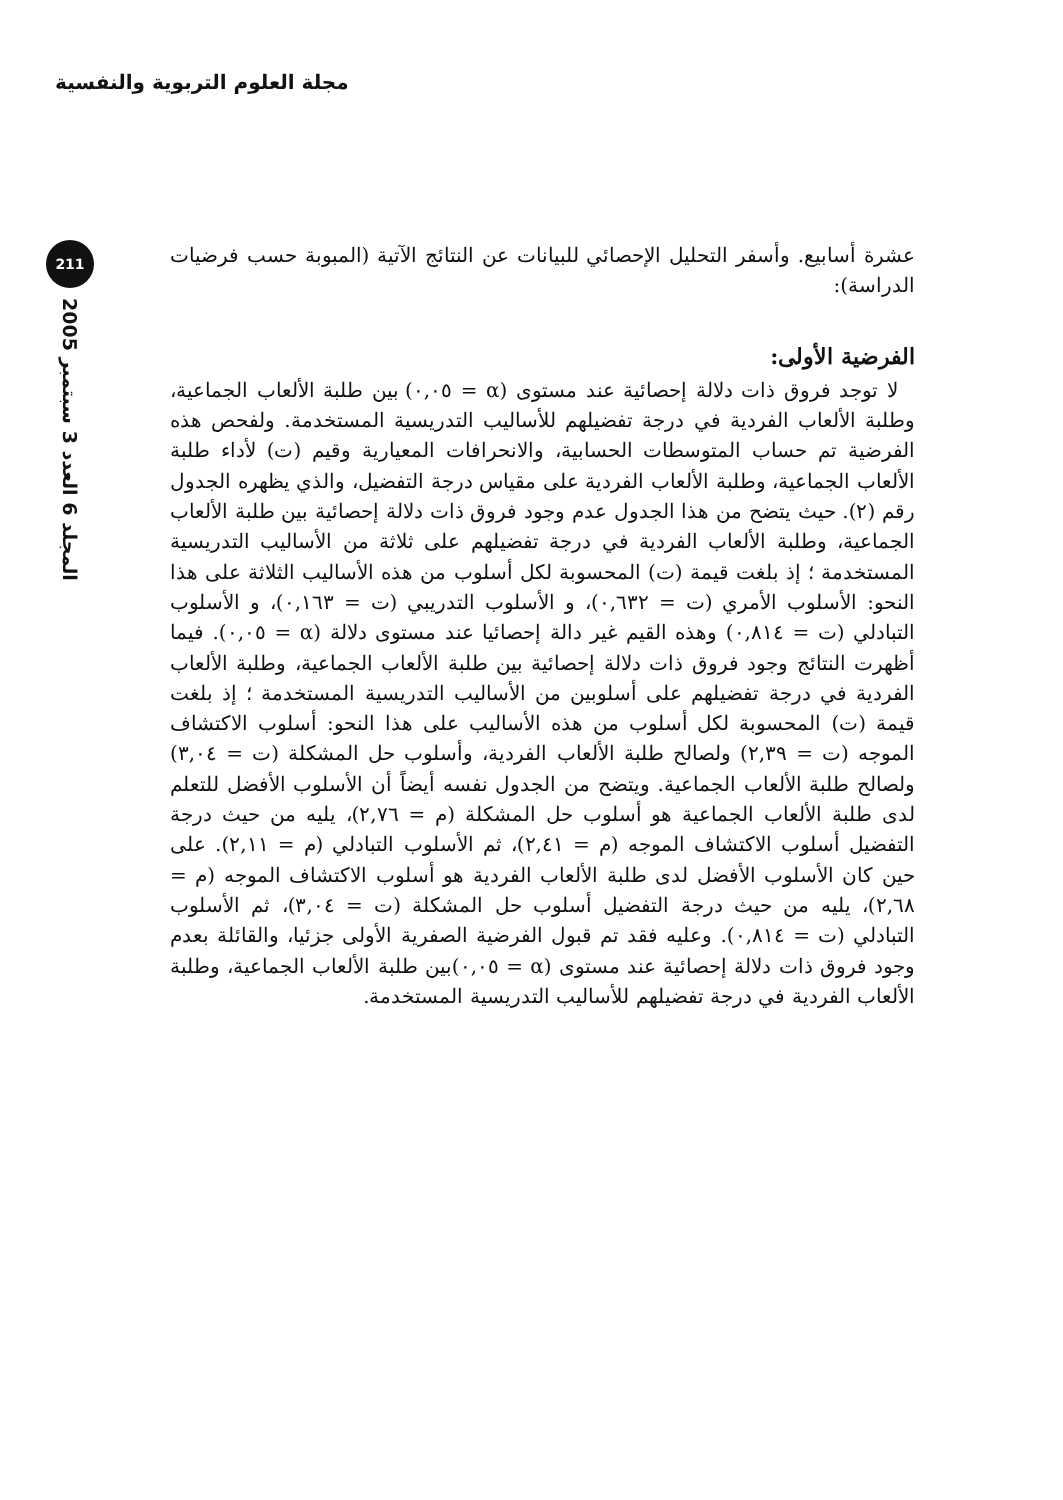مجلة العلوم التربوية والنفسية
211
المجلد 6 العدد 3 سبتمبر 2005
عشرة أسابيع. وأسفر التحليل الإحصائي للبيانات عن النتائج الآتية (المبوبة حسب فرضيات الدراسة):
الفرضية الأولى:
لا توجد فروق ذات دلالة إحصائية عند مستوى (α = ٠,٠٥) بين طلبة الألعاب الجماعية، وطلبة الألعاب الفردية في درجة تفضيلهم للأساليب التدريسية المستخدمة. ولفحص هذه الفرضية تم حساب المتوسطات الحسابية، والانحرافات المعيارية وقيم (ت) لأداء طلبة الألعاب الجماعية، وطلبة الألعاب الفردية على مقياس درجة التفضيل، والذي يظهره الجدول رقم (٢). حيث يتضح من هذا الجدول عدم وجود فروق ذات دلالة إحصائية بين طلبة الألعاب الجماعية، وطلبة الألعاب الفردية في درجة تفضيلهم على ثلاثة من الأساليب التدريسية المستخدمة ؛ إذ بلغت قيمة (ت) المحسوبة لكل أسلوب من هذه الأساليب الثلاثة على هذا النحو: الأسلوب الأمري (ت = ٠,٦٣٢)، و الأسلوب التدريبي (ت = ٠,١٦٣)، و الأسلوب التبادلي (ت = ٠,٨١٤) وهذه القيم غير دالة إحصائيا عند مستوى دلالة (α = ٠,٠٥). فيما أظهرت النتائج وجود فروق ذات دلالة إحصائية بين طلبة الألعاب الجماعية، وطلبة الألعاب الفردية في درجة تفضيلهم على أسلوبين من الأساليب التدريسية المستخدمة ؛ إذ بلغت قيمة (ت) المحسوبة لكل أسلوب من هذه الأساليب على هذا النحو: أسلوب الاكتشاف الموجه (ت = ٢,٣٩) ولصالح طلبة الألعاب الفردية، وأسلوب حل المشكلة (ت = ٣,٠٤) ولصالح طلبة الألعاب الجماعية. ويتضح من الجدول نفسه أيضاً أن الأسلوب الأفضل للتعلم لدى طلبة الألعاب الجماعية هو أسلوب حل المشكلة (م = ٢,٧٦)، يليه من حيث درجة التفضيل أسلوب الاكتشاف الموجه (م = ٢,٤١)، ثم الأسلوب التبادلي (م = ٢,١١). على حين كان الأسلوب الأفضل لدى طلبة الألعاب الفردية هو أسلوب الاكتشاف الموجه (م = ٢,٦٨)، يليه من حيث درجة التفضيل أسلوب حل المشكلة (ت = ٣,٠٤)، ثم الأسلوب التبادلي (ت = ٠,٨١٤). وعليه فقد تم قبول الفرضية الصفرية الأولى جزئيا، والقائلة بعدم وجود فروق ذات دلالة إحصائية عند مستوى (α = ٠,٠٥)بين طلبة الألعاب الجماعية، وطلبة الألعاب الفردية في درجة تفضيلهم للأساليب التدريسية المستخدمة.